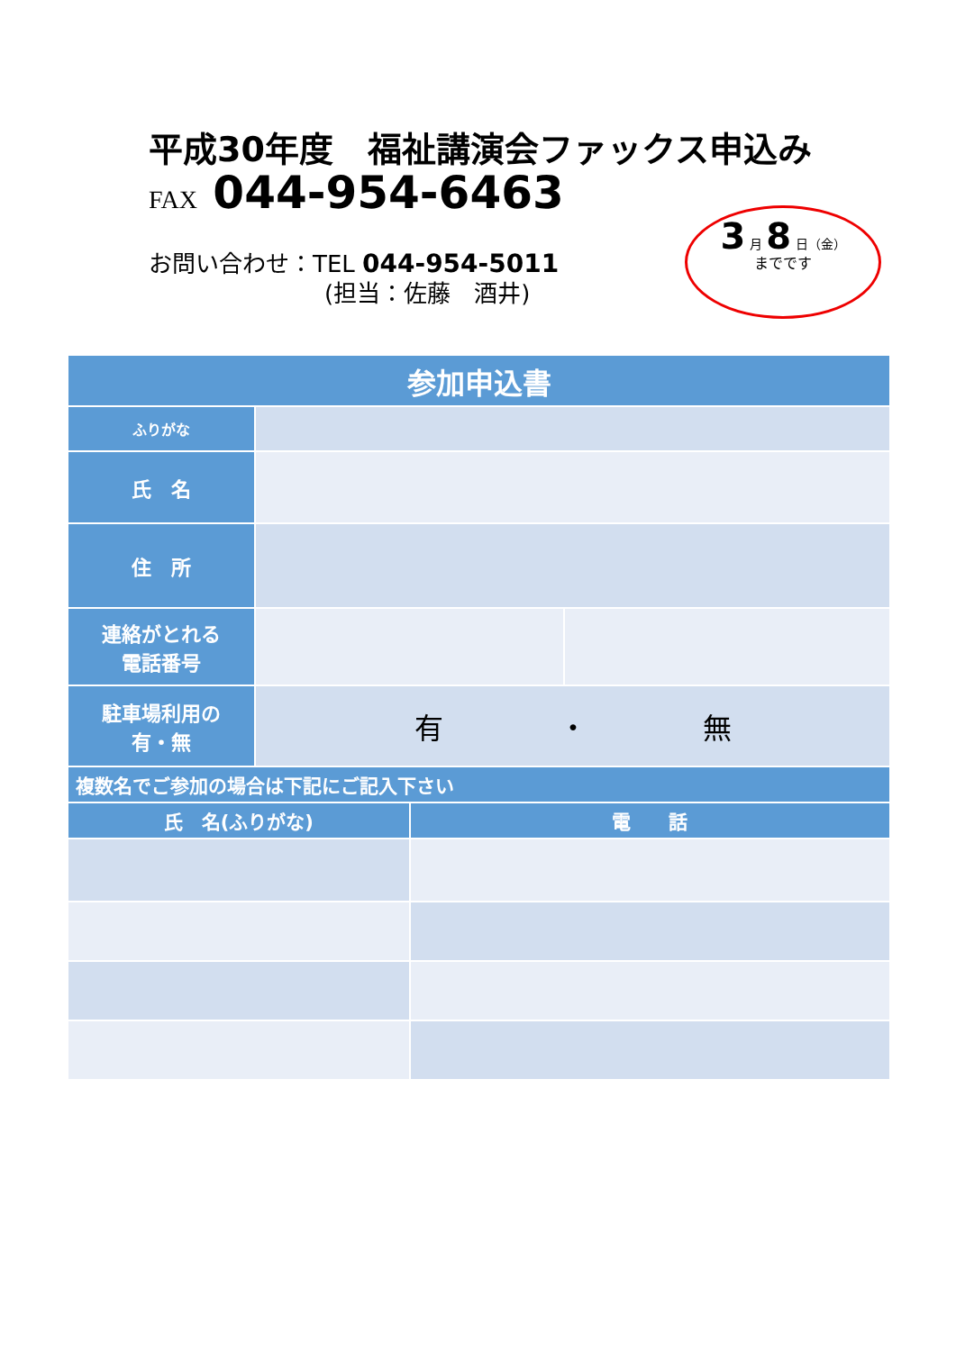平成30年度　福祉講演会ファックス申込み
FAX 044-954-6463
お問い合わせ：TEL 044-954-5011
(担当：佐藤　酒井)
3 月 8 日（金）
までです
| 参加申込書 | | | |
| --- | --- | --- | --- |
| ふりがな | | | |
| 氏 名 | | | |
| 住 所 | | | |
| 連絡がとれる 電話番号 | | | |
| 駐車場利用の 有・無 | 有 ・ 無 | | |
| 複数名でご参加の場合は下記にご記入下さい | | | |
| 氏 名(ふりがな) | | 電 話 | |